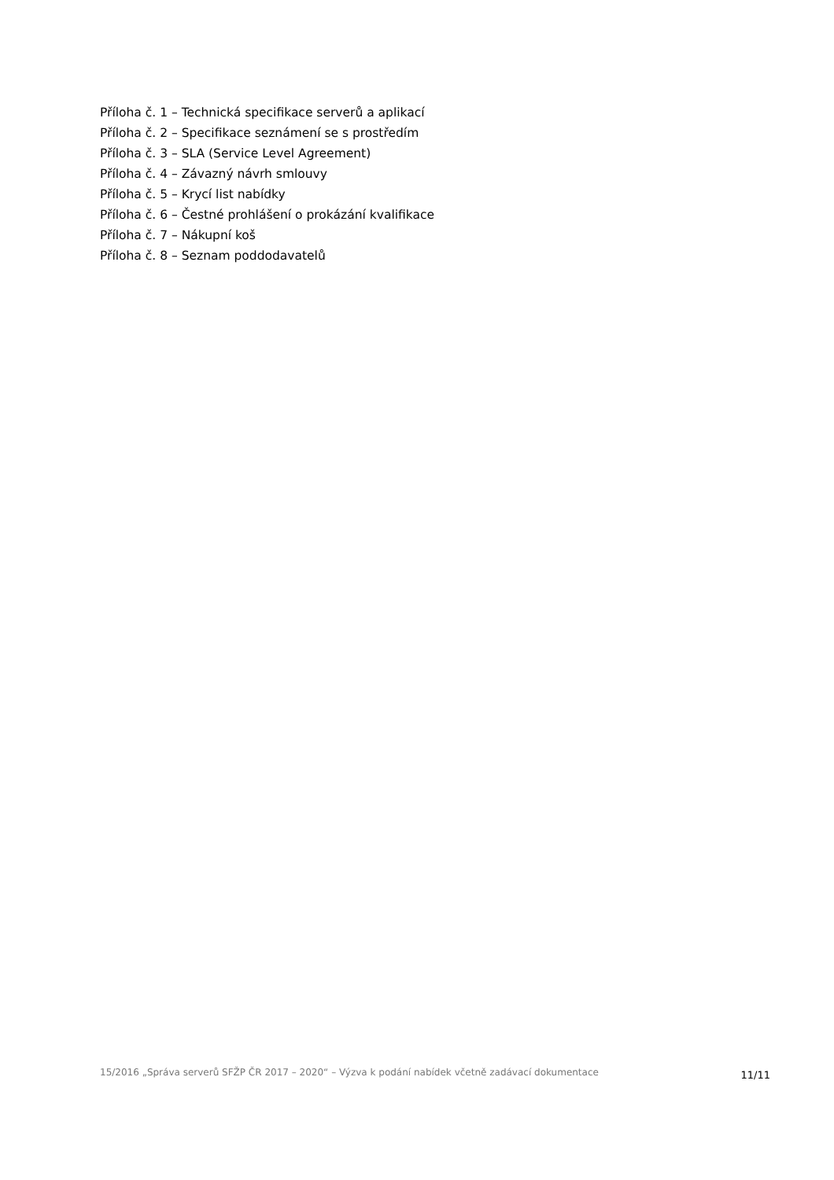Příloha č. 1 – Technická specifikace serverů a aplikací
Příloha č. 2 – Specifikace seznámení se s prostředím
Příloha č. 3 – SLA (Service Level Agreement)
Příloha č. 4 – Závazný návrh smlouvy
Příloha č. 5 – Krycí list nabídky
Příloha č. 6 – Čestné prohlášení o prokázání kvalifikace
Příloha č. 7 – Nákupní koš
Příloha č. 8 – Seznam poddodavatelů
15/2016 „Správa serverů SFŽP ČR 2017 – 2020“ – Výzva k podání nabídek včetně zadávací dokumentace 11/11